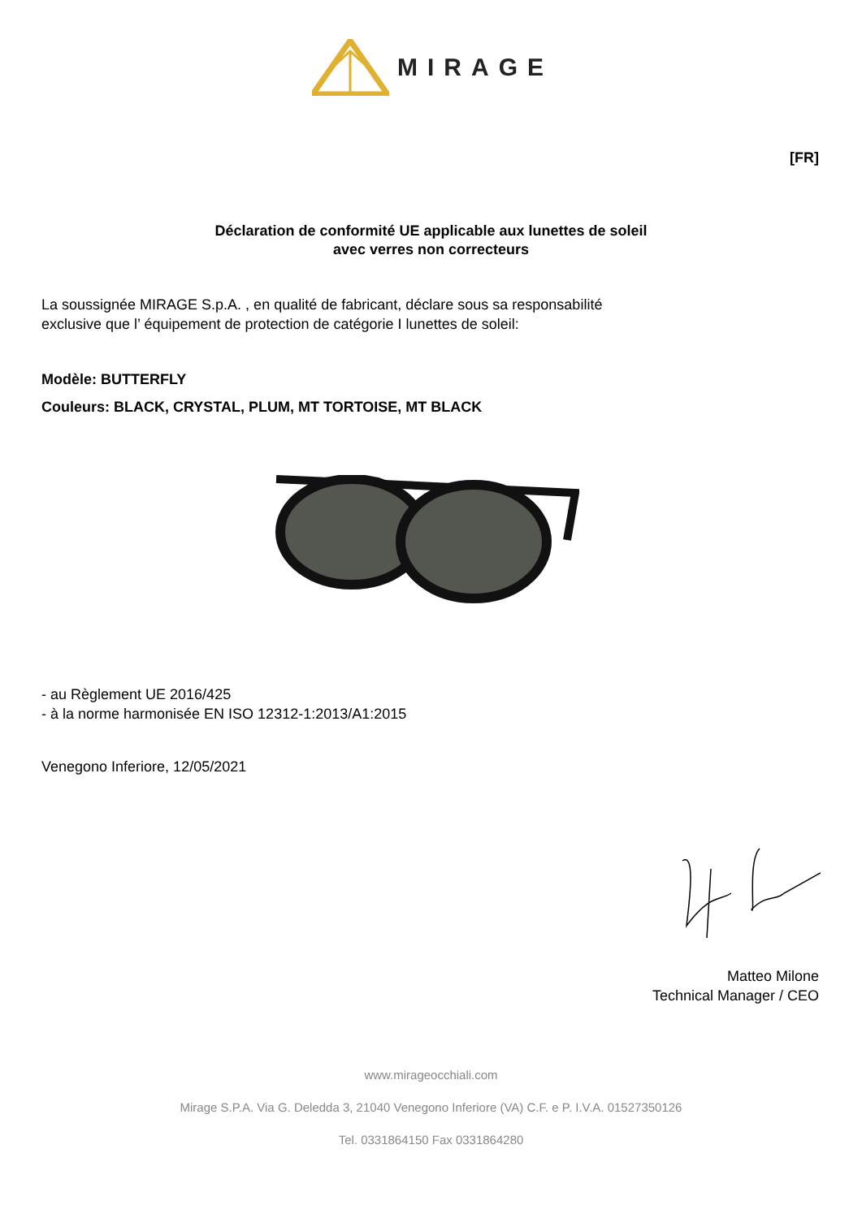MIRAGE
[FR]
Déclaration de conformité UE applicable aux lunettes de soleil
avec verres non correcteurs
La soussignée MIRAGE S.p.A. , en qualité de fabricant, déclare sous sa responsabilité
exclusive que l’ équipement de protection de catégorie I lunettes de soleil:
Modèle: BUTTERFLY
Couleurs: BLACK, CRYSTAL, PLUM, MT TORTOISE, MT BLACK
- au Règlement UE 2016/425
- à la norme harmonisée EN ISO 12312-1:2013/A1:2015
Venegono Inferiore, 12/05/2021
Matteo Milone
Technical Manager / CEO
www.mirageocchiali.com
Mirage S.P.A. Via G. Deledda 3, 21040 Venegono Inferiore (VA) C.F. e P. I.V.A. 01527350126
Tel. 0331864150 Fax 0331864280